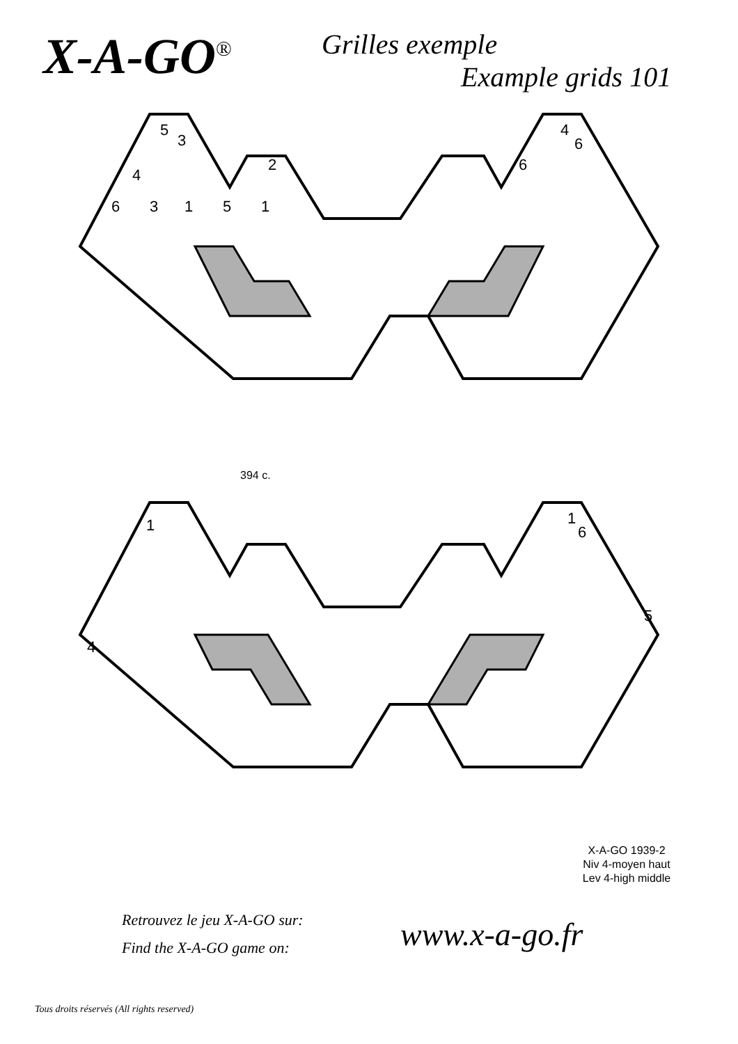X-A-GO<sup>®</sup>
Grilles exemple
Example grids 101
5
3
2
4
6
3
1
5
1
6
4
6
394 c.
1
1
6
4
5
X-A-GO 1939-2
Niv 4-moyen haut
Lev 4-high middle
Retrouvez le jeu X-A-GO sur:
Find the X-A-GO game on:
www.x-a-go.fr
Tous droits réservés (All rights reserved)